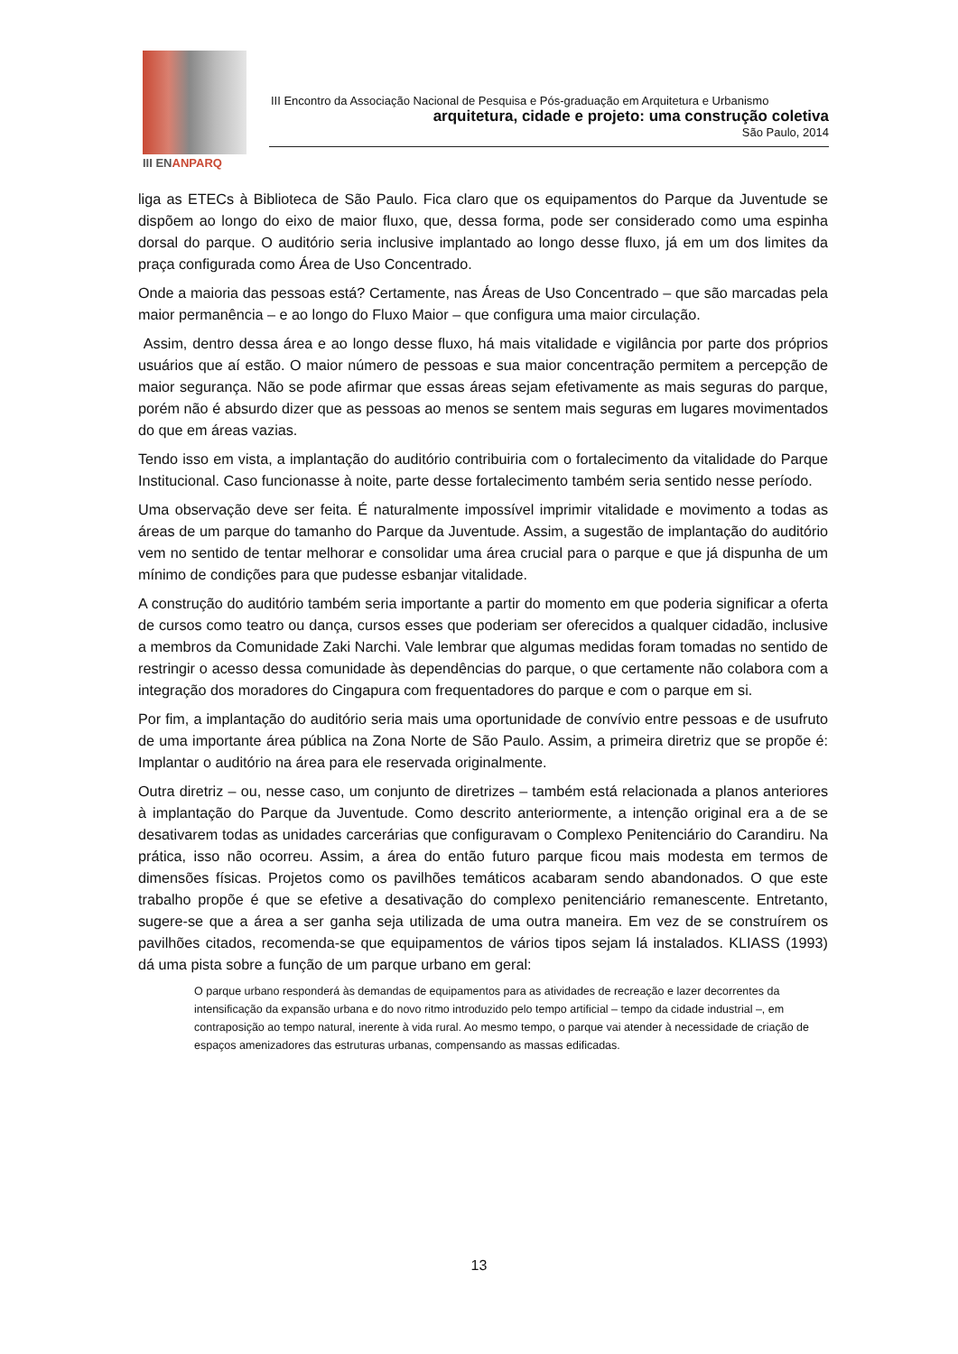III ENANPARQ
III Encontro da Associação Nacional de Pesquisa e Pós-graduação em Arquitetura e Urbanismo
arquitetura, cidade e projeto: uma construção coletiva
São Paulo, 2014
liga as ETECs à Biblioteca de São Paulo. Fica claro que os equipamentos do Parque da Juventude se dispõem ao longo do eixo de maior fluxo, que, dessa forma, pode ser considerado como uma espinha dorsal do parque. O auditório seria inclusive implantado ao longo desse fluxo, já em um dos limites da praça configurada como Área de Uso Concentrado.
Onde a maioria das pessoas está? Certamente, nas Áreas de Uso Concentrado – que são marcadas pela maior permanência – e ao longo do Fluxo Maior – que configura uma maior circulação.
Assim, dentro dessa área e ao longo desse fluxo, há mais vitalidade e vigilância por parte dos próprios usuários que aí estão. O maior número de pessoas e sua maior concentração permitem a percepção de maior segurança. Não se pode afirmar que essas áreas sejam efetivamente as mais seguras do parque, porém não é absurdo dizer que as pessoas ao menos se sentem mais seguras em lugares movimentados do que em áreas vazias.
Tendo isso em vista, a implantação do auditório contribuiria com o fortalecimento da vitalidade do Parque Institucional. Caso funcionasse à noite, parte desse fortalecimento também seria sentido nesse período.
Uma observação deve ser feita. É naturalmente impossível imprimir vitalidade e movimento a todas as áreas de um parque do tamanho do Parque da Juventude. Assim, a sugestão de implantação do auditório vem no sentido de tentar melhorar e consolidar uma área crucial para o parque e que já dispunha de um mínimo de condições para que pudesse esbanjar vitalidade.
A construção do auditório também seria importante a partir do momento em que poderia significar a oferta de cursos como teatro ou dança, cursos esses que poderiam ser oferecidos a qualquer cidadão, inclusive a membros da Comunidade Zaki Narchi. Vale lembrar que algumas medidas foram tomadas no sentido de restringir o acesso dessa comunidade às dependências do parque, o que certamente não colabora com a integração dos moradores do Cingapura com frequentadores do parque e com o parque em si.
Por fim, a implantação do auditório seria mais uma oportunidade de convívio entre pessoas e de usufruto de uma importante área pública na Zona Norte de São Paulo. Assim, a primeira diretriz que se propõe é: Implantar o auditório na área para ele reservada originalmente.
Outra diretriz – ou, nesse caso, um conjunto de diretrizes – também está relacionada a planos anteriores à implantação do Parque da Juventude. Como descrito anteriormente, a intenção original era a de se desativarem todas as unidades carcerárias que configuravam o Complexo Penitenciário do Carandiru. Na prática, isso não ocorreu. Assim, a área do então futuro parque ficou mais modesta em termos de dimensões físicas. Projetos como os pavilhões temáticos acabaram sendo abandonados. O que este trabalho propõe é que se efetive a desativação do complexo penitenciário remanescente. Entretanto, sugere-se que a área a ser ganha seja utilizada de uma outra maneira. Em vez de se construírem os pavilhões citados, recomenda-se que equipamentos de vários tipos sejam lá instalados. KLIASS (1993) dá uma pista sobre a função de um parque urbano em geral:
O parque urbano responderá às demandas de equipamentos para as atividades de recreação e lazer decorrentes da intensificação da expansão urbana e do novo ritmo introduzido pelo tempo artificial – tempo da cidade industrial –, em contraposição ao tempo natural, inerente à vida rural. Ao mesmo tempo, o parque vai atender à necessidade de criação de espaços amenizadores das estruturas urbanas, compensando as massas edificadas.
13